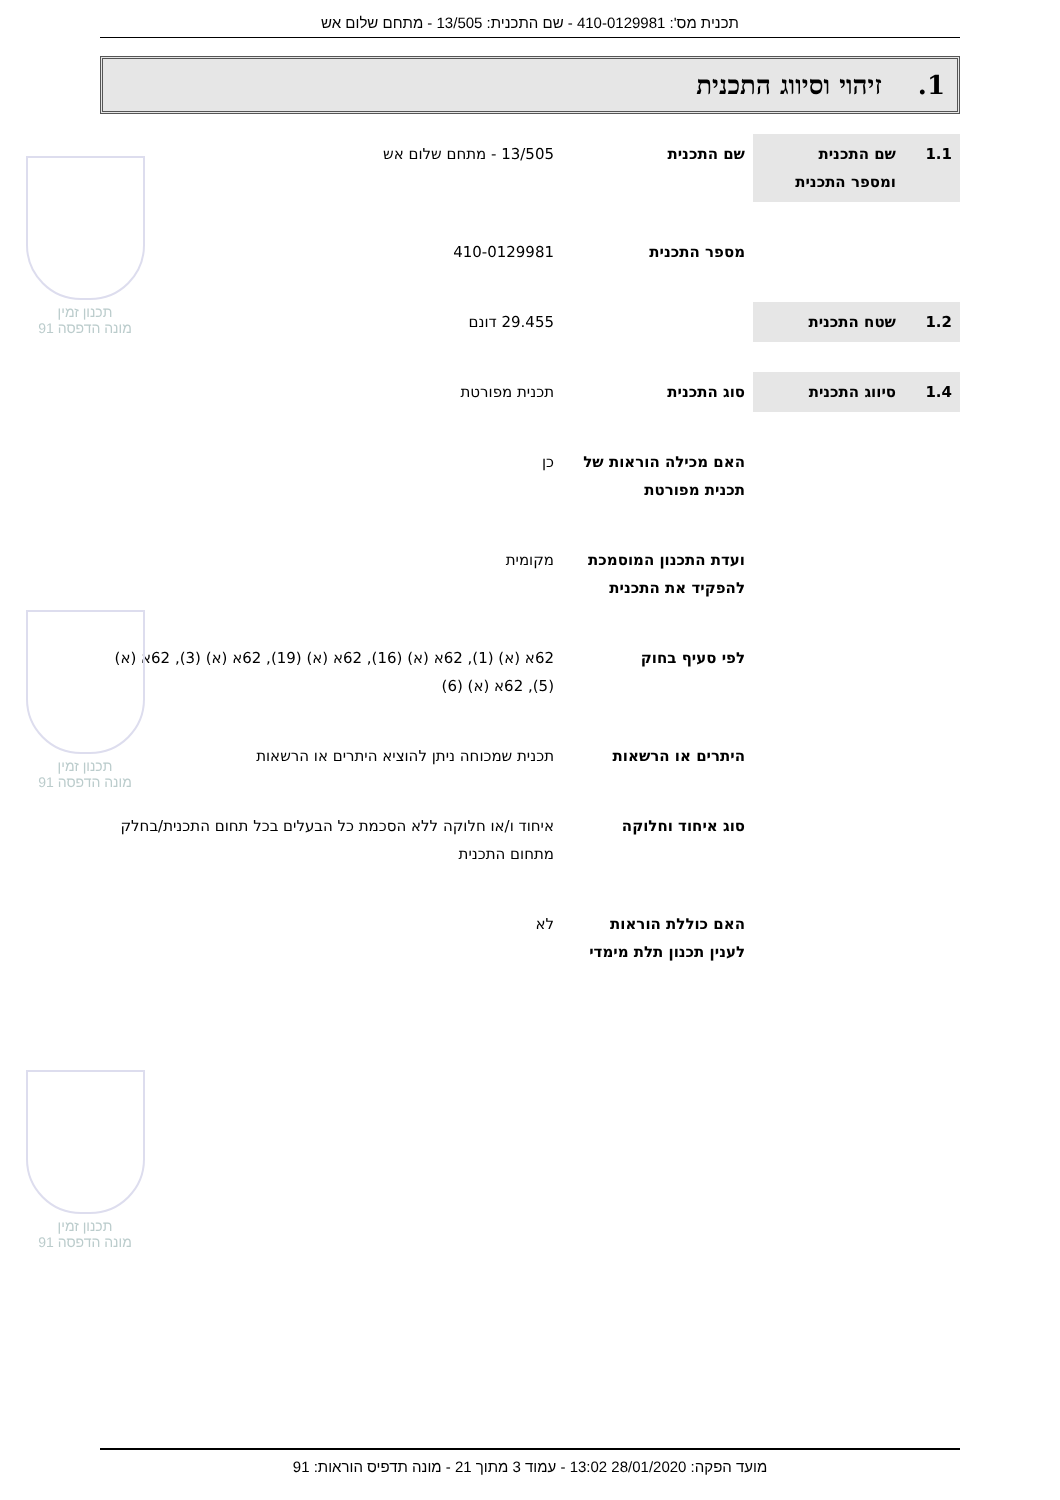תכנית מס': 410-0129981 - שם התכנית: 13/505 - מתחם שלום אש
1. זיהוי וסיווג התכנית
| 1.1 | שם התכנית ומספר התכנית | שם התכנית | 13/505 - מתחם שלום אש |
| | | מספר התכנית | 410-0129981 |
| 1.2 | שטח התכנית | | 29.455 דונם |
| 1.4 | סיווג התכנית | סוג התכנית | תכנית מפורטת |
| | | האם מכילה הוראות של תכנית מפורטת | כן |
| | | ועדת התכנון המוסמכת להפקיד את התכנית | מקומית |
| | | לפי סעיף בחוק | 62א (א) (1), 62א (א) (16), 62א (א) (19), 62א (א) (3), 62א (א) (5), 62א (א) (6) |
| | | היתרים או הרשאות | תכנית שמכוחה ניתן להוציא היתרים או הרשאות |
| | | סוג איחוד וחלוקה | איחוד ו/או חלוקה ללא הסכמת כל הבעלים בכל תחום התכנית/בחלק מתחום התכנית |
| | | האם כוללת הוראות לענין תכנון תלת מימדי | לא |
תכנון זמין
מונה הדפסה 91
תכנון זמין
מונה הדפסה 91
תכנון זמין
מונה הדפסה 91
מועד הפקה: 28/01/2020 13:02 - עמוד 3 מתוך 21 - מונה תדפיס הוראות: 91